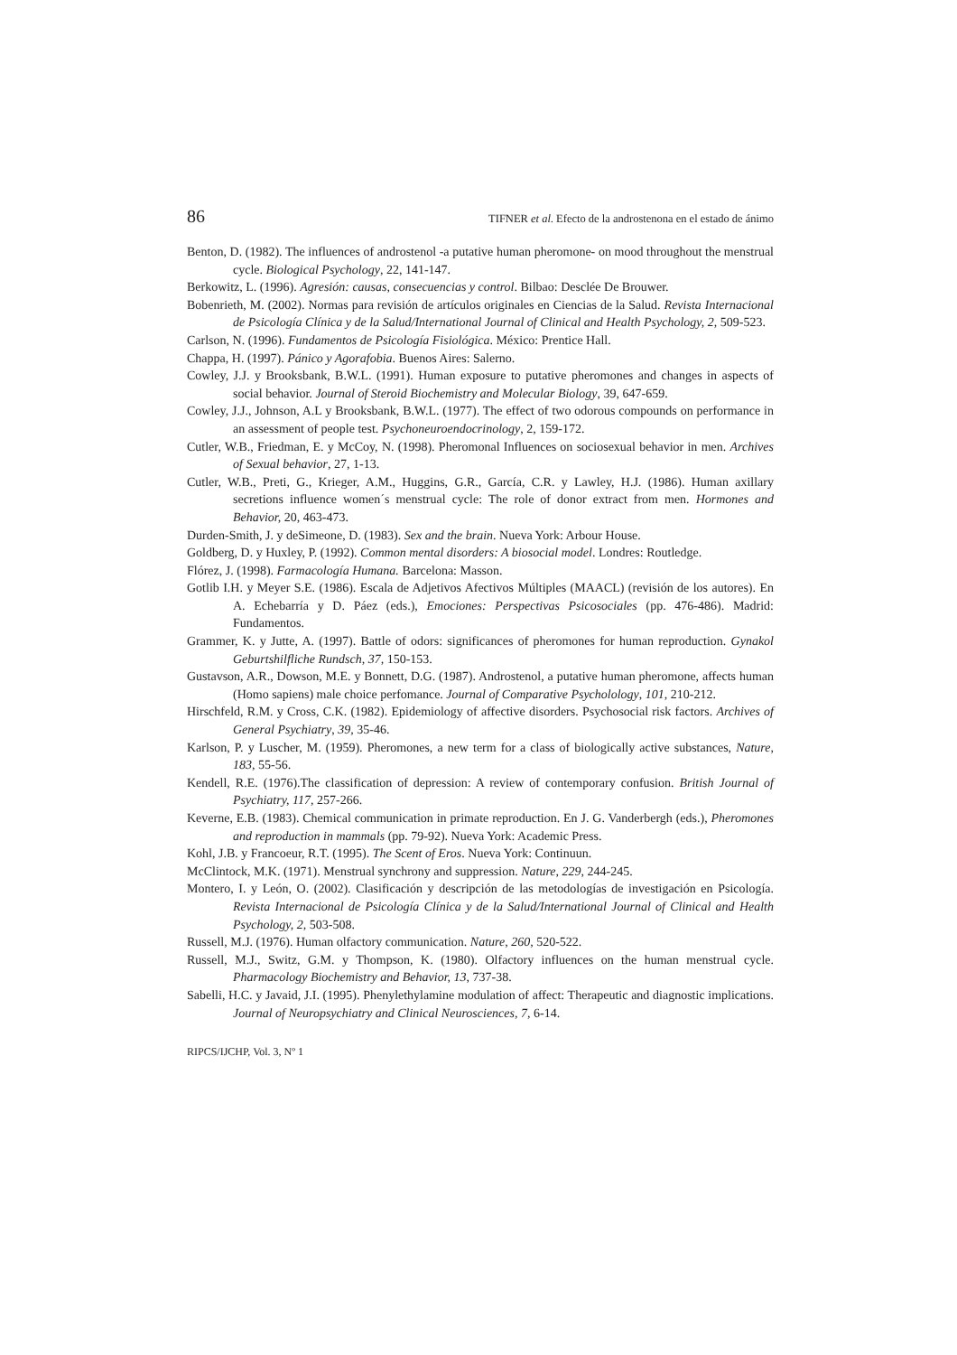86 TIFNER et al. Efecto de la androstenona en el estado de ánimo
Benton, D. (1982). The influences of androstenol -a putative human pheromone- on mood throughout the menstrual cycle. Biological Psychology, 22, 141-147.
Berkowitz, L. (1996). Agresión: causas, consecuencias y control. Bilbao: Desclée De Brouwer.
Bobenrieth, M. (2002). Normas para revisión de artículos originales en Ciencias de la Salud. Revista Internacional de Psicología Clínica y de la Salud/International Journal of Clinical and Health Psychology, 2, 509-523.
Carlson, N. (1996). Fundamentos de Psicología Fisiológica. México: Prentice Hall.
Chappa, H. (1997). Pánico y Agorafobia. Buenos Aires: Salerno.
Cowley, J.J. y Brooksbank, B.W.L. (1991). Human exposure to putative pheromones and changes in aspects of social behavior. Journal of Steroid Biochemistry and Molecular Biology, 39, 647-659.
Cowley, J.J., Johnson, A.L y Brooksbank, B.W.L. (1977). The effect of two odorous compounds on performance in an assessment of people test. Psychoneuroendocrinology, 2, 159-172.
Cutler, W.B., Friedman, E. y McCoy, N. (1998). Pheromonal Influences on sociosexual behavior in men. Archives of Sexual behavior, 27, 1-13.
Cutler, W.B., Preti, G., Krieger, A.M., Huggins, G.R., García, C.R. y Lawley, H.J. (1986). Human axillary secretions influence women´s menstrual cycle: The role of donor extract from men. Hormones and Behavior, 20, 463-473.
Durden-Smith, J. y deSimeone, D. (1983). Sex and the brain. Nueva York: Arbour House.
Goldberg, D. y Huxley, P. (1992). Common mental disorders: A biosocial model. Londres: Routledge.
Flórez, J. (1998). Farmacología Humana. Barcelona: Masson.
Gotlib I.H. y Meyer S.E. (1986). Escala de Adjetivos Afectivos Múltiples (MAACL) (revisión de los autores). En A. Echebarría y D. Páez (eds.), Emociones: Perspectivas Psicosociales (pp. 476-486). Madrid: Fundamentos.
Grammer, K. y Jutte, A. (1997). Battle of odors: significances of pheromones for human reproduction. Gynakol Geburtshilfliche Rundsch, 37, 150-153.
Gustavson, A.R., Dowson, M.E. y Bonnett, D.G. (1987). Androstenol, a putative human pheromone, affects human (Homo sapiens) male choice perfomance. Journal of Comparative Psycholology, 101, 210-212.
Hirschfeld, R.M. y Cross, C.K. (1982). Epidemiology of affective disorders. Psychosocial risk factors. Archives of General Psychiatry, 39, 35-46.
Karlson, P. y Luscher, M. (1959). Pheromones, a new term for a class of biologically active substances, Nature, 183, 55-56.
Kendell, R.E. (1976).The classification of depression: A review of contemporary confusion. British Journal of Psychiatry, 117, 257-266.
Keverne, E.B. (1983). Chemical communication in primate reproduction. En J. G. Vanderbergh (eds.), Pheromones and reproduction in mammals (pp. 79-92). Nueva York: Academic Press.
Kohl, J.B. y Francoeur, R.T. (1995). The Scent of Eros. Nueva York: Continuun.
McClintock, M.K. (1971). Menstrual synchrony and suppression. Nature, 229, 244-245.
Montero, I. y León, O. (2002). Clasificación y descripción de las metodologías de investigación en Psicología. Revista Internacional de Psicología Clínica y de la Salud/International Journal of Clinical and Health Psychology, 2, 503-508.
Russell, M.J. (1976). Human olfactory communication. Nature, 260, 520-522.
Russell, M.J., Switz, G.M. y Thompson, K. (1980). Olfactory influences on the human menstrual cycle. Pharmacology Biochemistry and Behavior, 13, 737-38.
Sabelli, H.C. y Javaid, J.I. (1995). Phenylethylamine modulation of affect: Therapeutic and diagnostic implications. Journal of Neuropsychiatry and Clinical Neurosciences, 7, 6-14.
RIPCS/IJCHP, Vol. 3, Nº 1